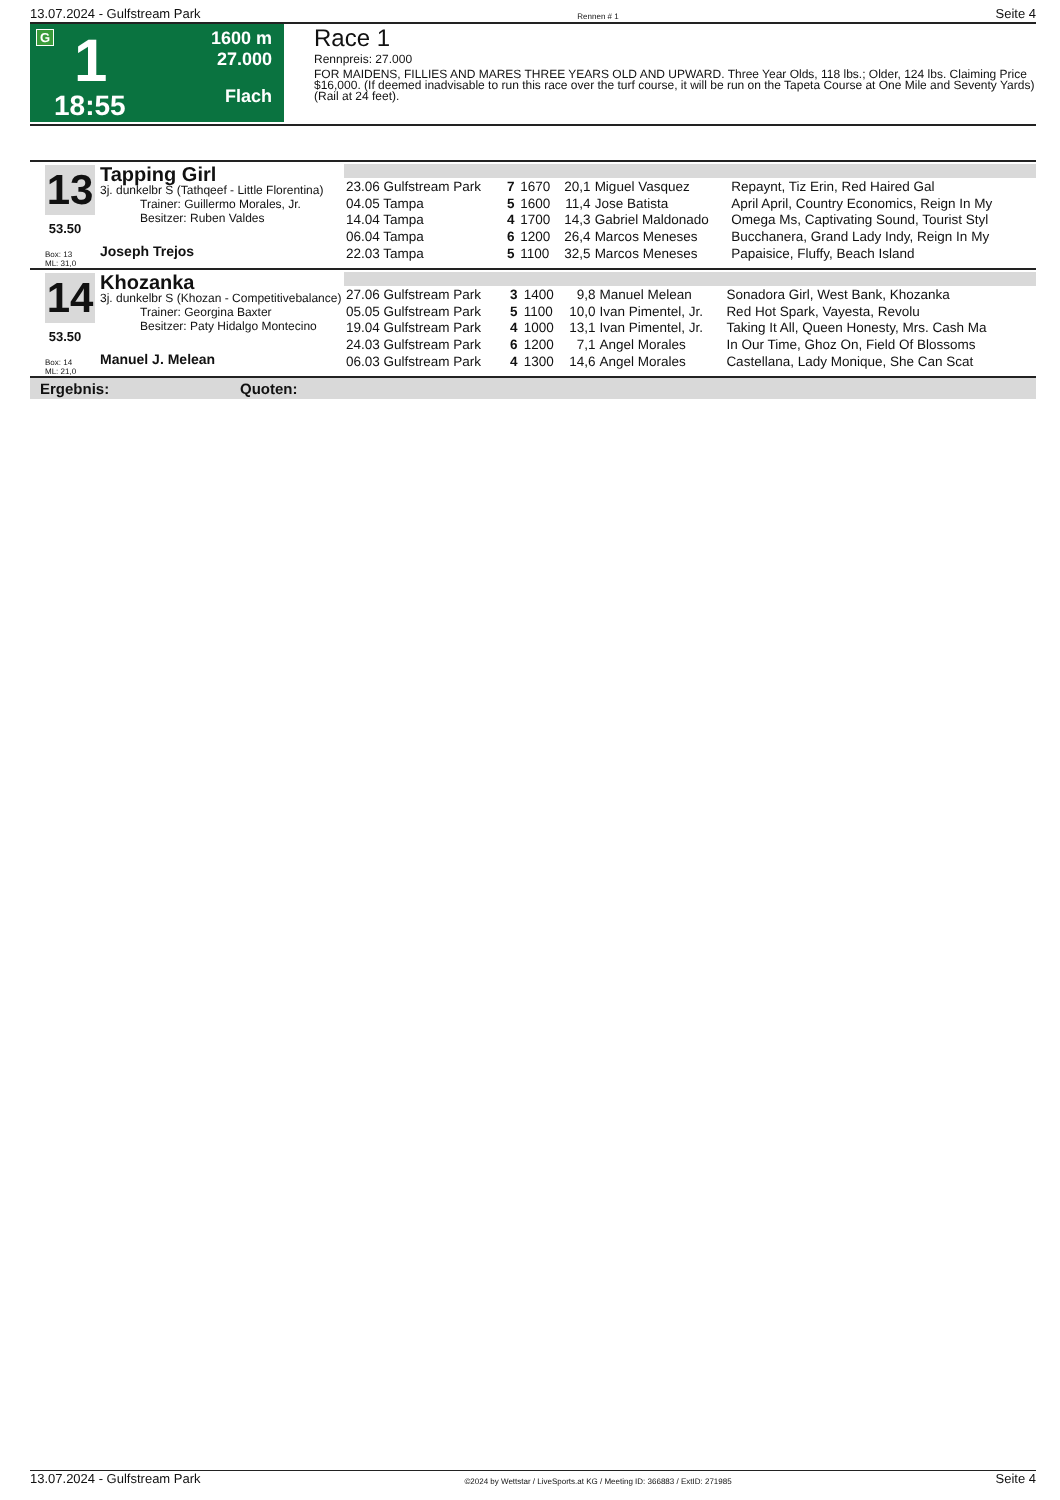13.07.2024 - Gulfstream Park Rennen # 1 Seite 4
G 1
18:55
1600 m
27.000
Flach
Race 1
Rennpreis: 27.000
FOR MAIDENS, FILLIES AND MARES THREE YEARS OLD AND UPWARD. Three Year Olds, 118 lbs.; Older, 124 lbs. Claiming Price $16,000. (If deemed inadvisable to run this race over the turf course, it will be run on the Tapeta Course at One Mile and Seventy Yards) (Rail at 24 feet).
13
53.50
Box: 13
ML: 31,0
Tapping Girl
3j. dunkelbr S (Tathqeef - Little Florentina)
Trainer: Guillermo Morales, Jr.
Besitzer: Ruben Valdes
Joseph Trejos
| 23.06 Gulfstream Park | 7 | 1670 | 20,1 | Miguel Vasquez | Repaynt, Tiz Erin, Red Haired Gal |
| 04.05 Tampa | 5 | 1600 | 11,4 | Jose Batista | April April, Country Economics, Reign In My |
| 14.04 Tampa | 4 | 1700 | 14,3 | Gabriel Maldonado | Omega Ms, Captivating Sound, Tourist Styl |
| 06.04 Tampa | 6 | 1200 | 26,4 | Marcos Meneses | Bucchanera, Grand Lady Indy, Reign In My |
| 22.03 Tampa | 5 | 1100 | 32,5 | Marcos Meneses | Papaisice, Fluffy, Beach Island |
14
53.50
Box: 14
ML: 21,0
Khozanka
3j. dunkelbr S (Khozan - Competitivebalance)
Trainer: Georgina Baxter
Besitzer: Paty Hidalgo Montecino
Manuel J. Melean
| 27.06 Gulfstream Park | 3 | 1400 | 9,8 | Manuel Melean | Sonadora Girl, West Bank, Khozanka |
| 05.05 Gulfstream Park | 5 | 1100 | 10,0 | Ivan Pimentel, Jr. | Red Hot Spark, Vayesta, Revolu |
| 19.04 Gulfstream Park | 4 | 1000 | 13,1 | Ivan Pimentel, Jr. | Taking It All, Queen Honesty, Mrs. Cash Ma |
| 24.03 Gulfstream Park | 6 | 1200 | 7,1 | Angel Morales | In Our Time, Ghoz On, Field Of Blossoms |
| 06.03 Gulfstream Park | 4 | 1300 | 14,6 | Angel Morales | Castellana, Lady Monique, She Can Scat |
Ergebnis: Quoten:
13.07.2024 - Gulfstream Park ©2024 by Wettstar / LiveSports.at KG / Meeting ID: 366883 / ExtID: 271985 Seite 4